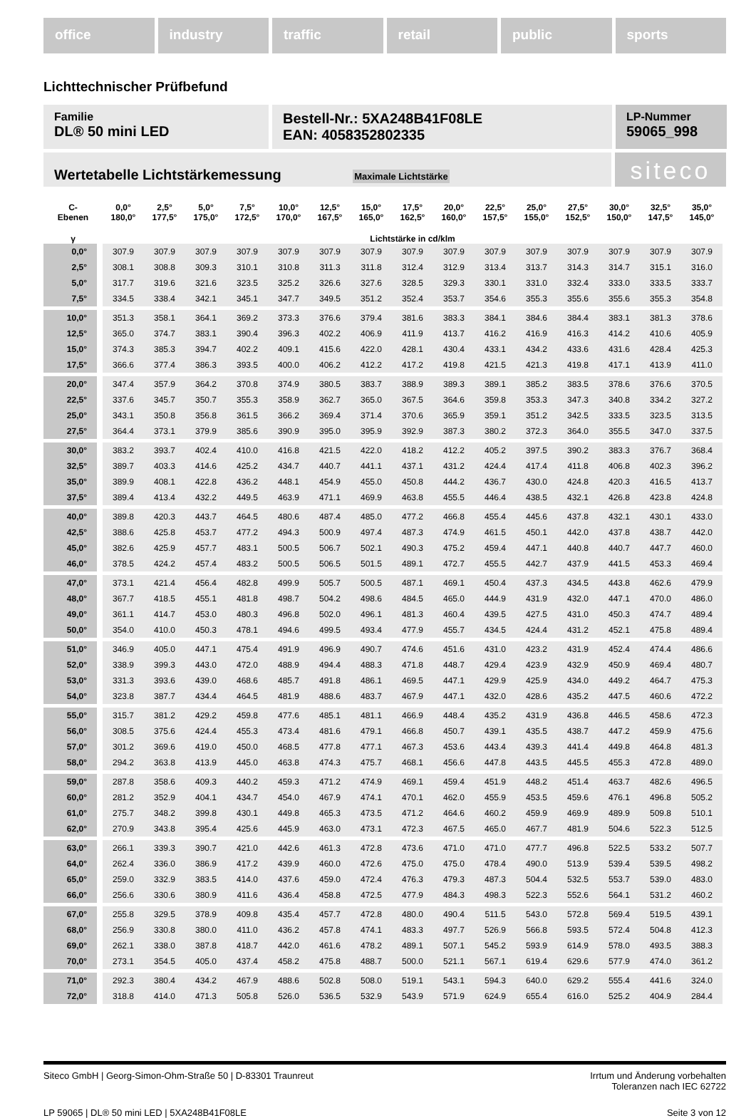office industry traffic retail public sports
Lichttechnischer Prüfbefund
Familie
DL® 50 mini LED
Bestell-Nr.: 5XA248B41F08LE
EAN: 4058352802335
LP-Nummer
59065_998
Wertetabelle Lichtstärkemessung Maximale Lichtstärke
siteco
| C- Ebenen | 0,0° 180,0° | 2,5° 177,5° | 5,0° 175,0° | 7,5° 172,5° | 10,0° 170,0° | 12,5° 167,5° | 15,0° 165,0° | 17,5° 162,5° | 20,0° 160,0° | 22,5° 157,5° | 25,0° 155,0° | 27,5° 152,5° | 30,0° 150,0° | 32,5° 147,5° | 35,0° 145,0° |
| --- | --- | --- | --- | --- | --- | --- | --- | --- | --- | --- | --- | --- | --- | --- | --- |
| γ | Lichtstärke in cd/klm | | | | | | | | | | | | | | |
| 0,0° | 307.9 | 307.9 | 307.9 | 307.9 | 307.9 | 307.9 | 307.9 | 307.9 | 307.9 | 307.9 | 307.9 | 307.9 | 307.9 | 307.9 | 307.9 |
| 2,5° | 308.1 | 308.8 | 309.3 | 310.1 | 310.8 | 311.3 | 311.8 | 312.4 | 312.9 | 313.4 | 313.7 | 314.3 | 314.7 | 315.1 | 316.0 |
| 5,0° | 317.7 | 319.6 | 321.6 | 323.5 | 325.2 | 326.6 | 327.6 | 328.5 | 329.3 | 330.1 | 331.0 | 332.4 | 333.0 | 333.5 | 333.7 |
| 7,5° | 334.5 | 338.4 | 342.1 | 345.1 | 347.7 | 349.5 | 351.2 | 352.4 | 353.7 | 354.6 | 355.3 | 355.6 | 355.6 | 355.3 | 354.8 |
| 10,0° | 351.3 | 358.1 | 364.1 | 369.2 | 373.3 | 376.6 | 379.4 | 381.6 | 383.3 | 384.1 | 384.6 | 384.4 | 383.1 | 381.3 | 378.6 |
| 12,5° | 365.0 | 374.7 | 383.1 | 390.4 | 396.3 | 402.2 | 406.9 | 411.9 | 413.7 | 416.2 | 416.9 | 416.3 | 414.2 | 410.6 | 405.9 |
| 15,0° | 374.3 | 385.3 | 394.7 | 402.2 | 409.1 | 415.6 | 422.0 | 428.1 | 430.4 | 433.1 | 434.2 | 433.6 | 431.6 | 428.4 | 425.3 |
| 17,5° | 366.6 | 377.4 | 386.3 | 393.5 | 400.0 | 406.2 | 412.2 | 417.2 | 419.8 | 421.5 | 421.3 | 419.8 | 417.1 | 413.9 | 411.0 |
| 20,0° | 347.4 | 357.9 | 364.2 | 370.8 | 374.9 | 380.5 | 383.7 | 388.9 | 389.3 | 389.1 | 385.2 | 383.5 | 378.6 | 376.6 | 370.5 |
| 22,5° | 337.6 | 345.7 | 350.7 | 355.3 | 358.9 | 362.7 | 365.0 | 367.5 | 364.6 | 359.8 | 353.3 | 347.3 | 340.8 | 334.2 | 327.2 |
| 25,0° | 343.1 | 350.8 | 356.8 | 361.5 | 366.2 | 369.4 | 371.4 | 370.6 | 365.9 | 359.1 | 351.2 | 342.5 | 333.5 | 323.5 | 313.5 |
| 27,5° | 364.4 | 373.1 | 379.9 | 385.6 | 390.9 | 395.0 | 395.9 | 392.9 | 387.3 | 380.2 | 372.3 | 364.0 | 355.5 | 347.0 | 337.5 |
| 30,0° | 383.2 | 393.7 | 402.4 | 410.0 | 416.8 | 421.5 | 422.0 | 418.2 | 412.2 | 405.2 | 397.5 | 390.2 | 383.3 | 376.7 | 368.4 |
| 32,5° | 389.7 | 403.3 | 414.6 | 425.2 | 434.7 | 440.7 | 441.1 | 437.1 | 431.2 | 424.4 | 417.4 | 411.8 | 406.8 | 402.3 | 396.2 |
| 35,0° | 389.9 | 408.1 | 422.8 | 436.2 | 448.1 | 454.9 | 455.0 | 450.8 | 444.2 | 436.7 | 430.0 | 424.8 | 420.3 | 416.5 | 413.7 |
| 37,5° | 389.4 | 413.4 | 432.2 | 449.5 | 463.9 | 471.1 | 469.9 | 463.8 | 455.5 | 446.4 | 438.5 | 432.1 | 426.8 | 423.8 | 424.8 |
| 40,0° | 389.8 | 420.3 | 443.7 | 464.5 | 480.6 | 487.4 | 485.0 | 477.2 | 466.8 | 455.4 | 445.6 | 437.8 | 432.1 | 430.1 | 433.0 |
| 42,5° | 388.6 | 425.8 | 453.7 | 477.2 | 494.3 | 500.9 | 497.4 | 487.3 | 474.9 | 461.5 | 450.1 | 442.0 | 437.8 | 438.7 | 442.0 |
| 45,0° | 382.6 | 425.9 | 457.7 | 483.1 | 500.5 | 506.7 | 502.1 | 490.3 | 475.2 | 459.4 | 447.1 | 440.8 | 440.7 | 447.7 | 460.0 |
| 46,0° | 378.5 | 424.2 | 457.4 | 483.2 | 500.5 | 506.5 | 501.5 | 489.1 | 472.7 | 455.5 | 442.7 | 437.9 | 441.5 | 453.3 | 469.4 |
| 47,0° | 373.1 | 421.4 | 456.4 | 482.8 | 499.9 | 505.7 | 500.5 | 487.1 | 469.1 | 450.4 | 437.3 | 434.5 | 443.8 | 462.6 | 479.9 |
| 48,0° | 367.7 | 418.5 | 455.1 | 481.8 | 498.7 | 504.2 | 498.6 | 484.5 | 465.0 | 444.9 | 431.9 | 432.0 | 447.1 | 470.0 | 486.0 |
| 49,0° | 361.1 | 414.7 | 453.0 | 480.3 | 496.8 | 502.0 | 496.1 | 481.3 | 460.4 | 439.5 | 427.5 | 431.0 | 450.3 | 474.7 | 489.4 |
| 50,0° | 354.0 | 410.0 | 450.3 | 478.1 | 494.6 | 499.5 | 493.4 | 477.9 | 455.7 | 434.5 | 424.4 | 431.2 | 452.1 | 475.8 | 489.4 |
| 51,0° | 346.9 | 405.0 | 447.1 | 475.4 | 491.9 | 496.9 | 490.7 | 474.6 | 451.6 | 431.0 | 423.2 | 431.9 | 452.4 | 474.4 | 486.6 |
| 52,0° | 338.9 | 399.3 | 443.0 | 472.0 | 488.9 | 494.4 | 488.3 | 471.8 | 448.7 | 429.4 | 423.9 | 432.9 | 450.9 | 469.4 | 480.7 |
| 53,0° | 331.3 | 393.6 | 439.0 | 468.6 | 485.7 | 491.8 | 486.1 | 469.5 | 447.1 | 429.9 | 425.9 | 434.0 | 449.2 | 464.7 | 475.3 |
| 54,0° | 323.8 | 387.7 | 434.4 | 464.5 | 481.9 | 488.6 | 483.7 | 467.9 | 447.1 | 432.0 | 428.6 | 435.2 | 447.5 | 460.6 | 472.2 |
| 55,0° | 315.7 | 381.2 | 429.2 | 459.8 | 477.6 | 485.1 | 481.1 | 466.9 | 448.4 | 435.2 | 431.9 | 436.8 | 446.5 | 458.6 | 472.3 |
| 56,0° | 308.5 | 375.6 | 424.4 | 455.3 | 473.4 | 481.6 | 479.1 | 466.8 | 450.7 | 439.1 | 435.5 | 438.7 | 447.2 | 459.9 | 475.6 |
| 57,0° | 301.2 | 369.6 | 419.0 | 450.0 | 468.5 | 477.8 | 477.1 | 467.3 | 453.6 | 443.4 | 439.3 | 441.4 | 449.8 | 464.8 | 481.3 |
| 58,0° | 294.2 | 363.8 | 413.9 | 445.0 | 463.8 | 474.3 | 475.7 | 468.1 | 456.6 | 447.8 | 443.5 | 445.5 | 455.3 | 472.8 | 489.0 |
| 59,0° | 287.8 | 358.6 | 409.3 | 440.2 | 459.3 | 471.2 | 474.9 | 469.1 | 459.4 | 451.9 | 448.2 | 451.4 | 463.7 | 482.6 | 496.5 |
| 60,0° | 281.2 | 352.9 | 404.1 | 434.7 | 454.0 | 467.9 | 474.1 | 470.1 | 462.0 | 455.9 | 453.5 | 459.6 | 476.1 | 496.8 | 505.2 |
| 61,0° | 275.7 | 348.2 | 399.8 | 430.1 | 449.8 | 465.3 | 473.5 | 471.2 | 464.6 | 460.2 | 459.9 | 469.9 | 489.9 | 509.8 | 510.1 |
| 62,0° | 270.9 | 343.8 | 395.4 | 425.6 | 445.9 | 463.0 | 473.1 | 472.3 | 467.5 | 465.0 | 467.7 | 481.9 | 504.6 | 522.3 | 512.5 |
| 63,0° | 266.1 | 339.3 | 390.7 | 421.0 | 442.6 | 461.3 | 472.8 | 473.6 | 471.0 | 471.0 | 477.7 | 496.8 | 522.5 | 533.2 | 507.7 |
| 64,0° | 262.4 | 336.0 | 386.9 | 417.2 | 439.9 | 460.0 | 472.6 | 475.0 | 475.0 | 478.4 | 490.0 | 513.9 | 539.4 | 539.5 | 498.2 |
| 65,0° | 259.0 | 332.9 | 383.5 | 414.0 | 437.6 | 459.0 | 472.4 | 476.3 | 479.3 | 487.3 | 504.4 | 532.5 | 553.7 | 539.0 | 483.0 |
| 66,0° | 256.6 | 330.6 | 380.9 | 411.6 | 436.4 | 458.8 | 472.5 | 477.9 | 484.3 | 498.3 | 522.3 | 552.6 | 564.1 | 531.2 | 460.2 |
| 67,0° | 255.8 | 329.5 | 378.9 | 409.8 | 435.4 | 457.7 | 472.8 | 480.0 | 490.4 | 511.5 | 543.0 | 572.8 | 569.4 | 519.5 | 439.1 |
| 68,0° | 256.9 | 330.8 | 380.0 | 411.0 | 436.2 | 457.8 | 474.1 | 483.3 | 497.7 | 526.9 | 566.8 | 593.5 | 572.4 | 504.8 | 412.3 |
| 69,0° | 262.1 | 338.0 | 387.8 | 418.7 | 442.0 | 461.6 | 478.2 | 489.1 | 507.1 | 545.2 | 593.9 | 614.9 | 578.0 | 493.5 | 388.3 |
| 70,0° | 273.1 | 354.5 | 405.0 | 437.4 | 458.2 | 475.8 | 488.7 | 500.0 | 521.1 | 567.1 | 619.4 | 629.6 | 577.9 | 474.0 | 361.2 |
| 71,0° | 292.3 | 380.4 | 434.2 | 467.9 | 488.6 | 502.8 | 508.0 | 519.1 | 543.1 | 594.3 | 640.0 | 629.2 | 555.4 | 441.6 | 324.0 |
| 72,0° | 318.8 | 414.0 | 471.3 | 505.8 | 526.0 | 536.5 | 532.9 | 543.9 | 571.9 | 624.9 | 655.4 | 616.0 | 525.2 | 404.9 | 284.4 |
Siteco GmbH | Georg-Simon-Ohm-Straße 50 | D-83301 Traunreut
Irrtum und Änderung vorbehalten
Toleranzen nach IEC 62722
LP 59065 | DL® 50 mini LED | 5XA248B41F08LE
Seite 3 von 12